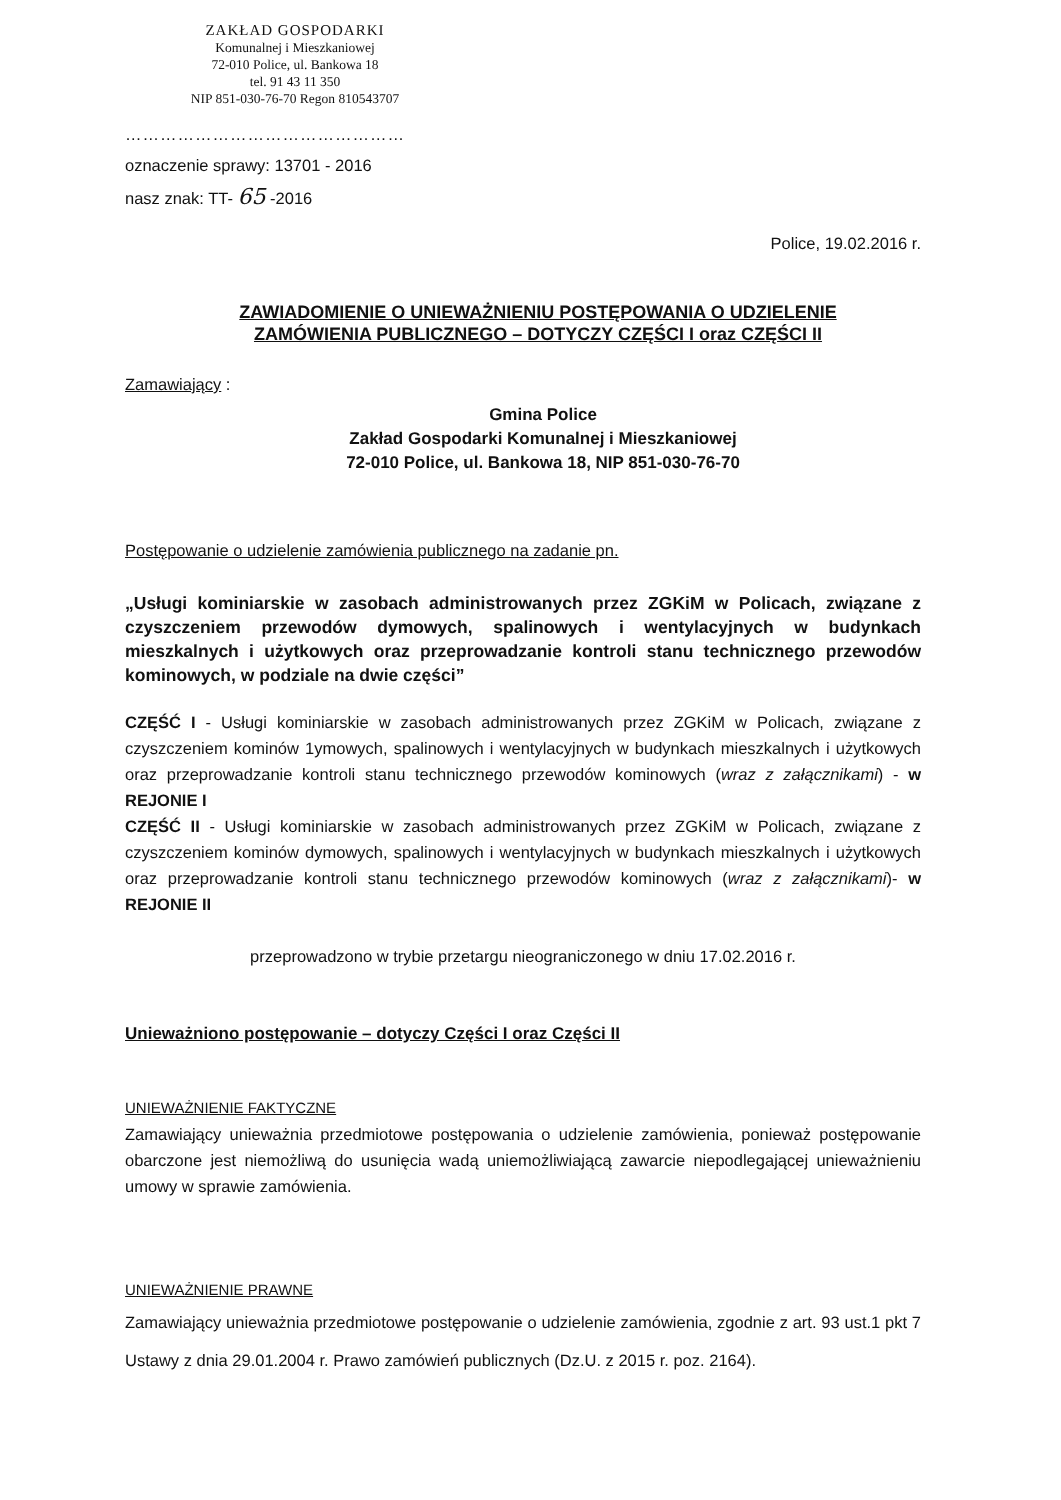ZAKŁAD GOSPODARKI
Komunalnej i Mieszkaniowej
72-010 Police, ul. Bankowa 18
tel. 91 43 11 350
NIP 851-030-76-70 Regon 810543707
…………………………………………
oznaczenie sprawy: 13701 - 2016
nasz znak: TT- 65 -2016
Police, 19.02.2016 r.
ZAWIADOMIENIE O UNIEWAŻNIENIU POSTĘPOWANIA O UDZIELENIE
ZAMÓWIENIA PUBLICZNEGO – DOTYCZY CZĘŚCI I oraz CZĘŚCI II
Zamawiający :
Gmina Police
Zakład Gospodarki Komunalnej i Mieszkaniowej
72-010 Police, ul. Bankowa 18, NIP 851-030-76-70
Postępowanie o udzielenie zamówienia publicznego na zadanie pn.
„Usługi kominiarskie w zasobach administrowanych przez ZGKiM w Policach, związane z czyszczeniem przewodów dymowych, spalinowych i wentylacyjnych w budynkach mieszkalnych i użytkowych oraz przeprowadzanie kontroli stanu technicznego przewodów kominowych, w podziale na dwie części”
CZĘŚĆ I - Usługi kominiarskie w zasobach administrowanych przez ZGKiM w Policach, związane z czyszczeniem kominów 1ymowych, spalinowych i wentylacyjnych w budynkach mieszkalnych i użytkowych oraz przeprowadzanie kontroli stanu technicznego przewodów kominowych (wraz z załącznikami) - w REJONIE I
CZĘŚĆ II - Usługi kominiarskie w zasobach administrowanych przez ZGKiM w Policach, związane z czyszczeniem kominów dymowych, spalinowych i wentylacyjnych w budynkach mieszkalnych i użytkowych oraz przeprowadzanie kontroli stanu technicznego przewodów kominowych (wraz z załącznikami)- w REJONIE II
przeprowadzono w trybie przetargu nieograniczonego w dniu 17.02.2016 r.
Unieważniono postępowanie – dotyczy Części I oraz Części II
UNIEWAŻNIENIE FAKTYCZNE
Zamawiający unieważnia przedmiotowe postępowania o udzielenie zamówienia, ponieważ postępowanie obarczone jest niemożliwą do usunięcia wadą uniemożliwiającą zawarcie niepodlegającej unieważnieniu umowy w sprawie zamówienia.
UNIEWAŻNIENIE PRAWNE
Zamawiający unieważnia przedmiotowe postępowanie o udzielenie zamówienia, zgodnie z art. 93 ust.1 pkt 7 Ustawy z dnia 29.01.2004 r. Prawo zamówień publicznych (Dz.U. z 2015 r. poz. 2164).